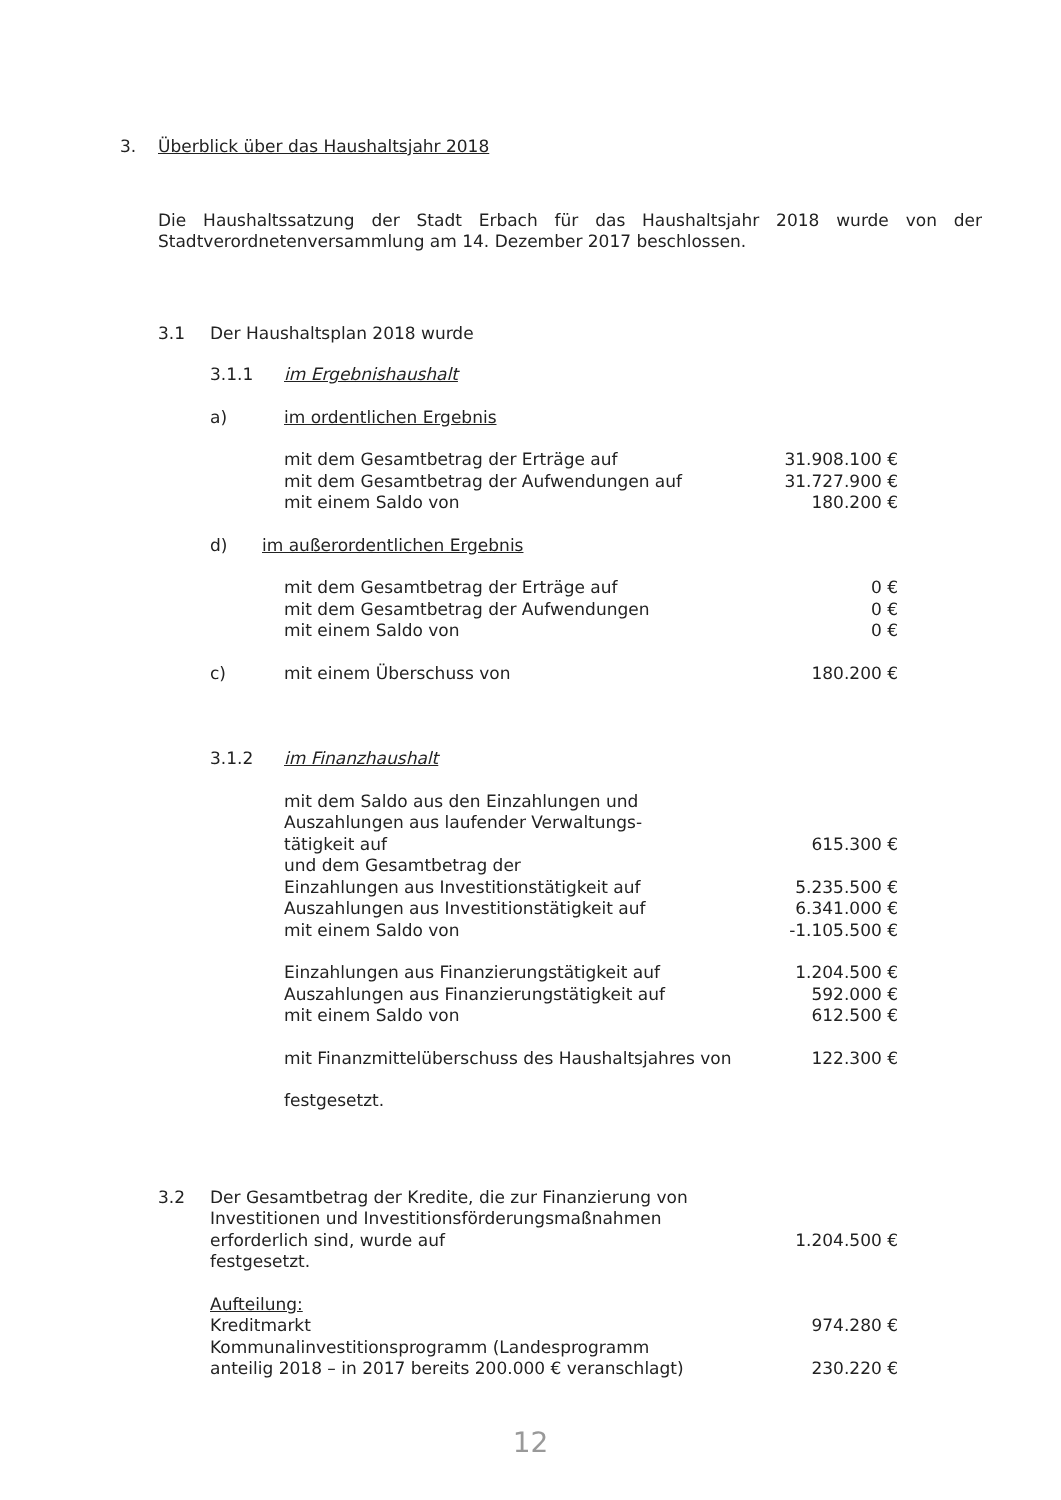3. Überblick über das Haushaltsjahr 2018
Die Haushaltssatzung der Stadt Erbach für das Haushaltsjahr 2018 wurde von der Stadtverordnetenversammlung am 14. Dezember 2017 beschlossen.
3.1 Der Haushaltsplan 2018 wurde
3.1.1 im Ergebnishaushalt
a) im ordentlichen Ergebnis
| mit dem Gesamtbetrag der Erträge auf | 31.908.100 € |
| mit dem Gesamtbetrag der Aufwendungen auf | 31.727.900 € |
| mit einem Saldo von | 180.200 € |
d) im außerordentlichen Ergebnis
| mit dem Gesamtbetrag der Erträge auf | 0 € |
| mit dem Gesamtbetrag der Aufwendungen | 0 € |
| mit einem Saldo von | 0 € |
| c) | mit einem Überschuss von | 180.200 € |
3.1.2 im Finanzhaushalt
| mit dem Saldo aus den Einzahlungen und Auszahlungen aus laufender Verwaltungs- tätigkeit auf | 615.300 € |
| und dem Gesamtbetrag der | |
| Einzahlungen aus Investitionstätigkeit auf | 5.235.500 € |
| Auszahlungen aus Investitionstätigkeit auf | 6.341.000 € |
| mit einem Saldo von | -1.105.500 € |
| Einzahlungen aus Finanzierungstätigkeit auf | 1.204.500 € |
| Auszahlungen aus Finanzierungstätigkeit auf | 592.000 € |
| mit einem Saldo von | 612.500 € |
| mit Finanzmittelüberschuss des Haushaltsjahres von | 122.300 € |
| festgesetzt. | |
| 3.2 | Der Gesamtbetrag der Kredite, die zur Finanzierung von Investitionen und Investitionsförderungsmaßnahmen erforderlich sind, wurde auf festgesetzt. | 1.204.500 € |
| | Aufteilung: Kreditmarkt | 974.280 € |
| | Kommunalinvestitionsprogramm (Landesprogramm anteilig 2018 – in 2017 bereits 200.000 € veranschlagt) | 230.220 € |
12